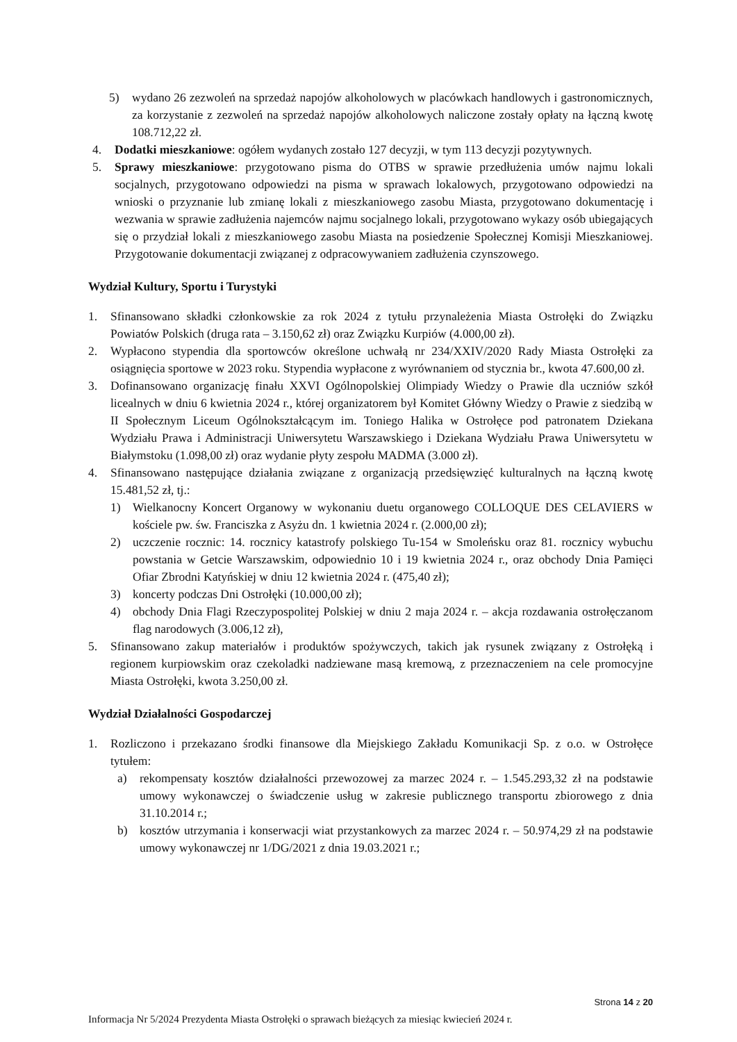5) wydano 26 zezwoleń na sprzedaż napojów alkoholowych w placówkach handlowych i gastronomicznych, za korzystanie z zezwoleń na sprzedaż napojów alkoholowych naliczone zostały opłaty na łączną kwotę 108.712,22 zł.
4. Dodatki mieszkaniowe: ogółem wydanych zostało 127 decyzji, w tym 113 decyzji pozytywnych.
5. Sprawy mieszkaniowe: przygotowano pisma do OTBS w sprawie przedłużenia umów najmu lokali socjalnych, przygotowano odpowiedzi na pisma w sprawach lokalowych, przygotowano odpowiedzi na wnioski o przyznanie lub zmianę lokali z mieszkaniowego zasobu Miasta, przygotowano dokumentację i wezwania w sprawie zadłużenia najemców najmu socjalnego lokali, przygotowano wykazy osób ubiegających się o przydział lokali z mieszkaniowego zasobu Miasta na posiedzenie Społecznej Komisji Mieszkaniowej. Przygotowanie dokumentacji związanej z odpracowywaniem zadłużenia czynszowego.
Wydział Kultury, Sportu i Turystyki
1. Sfinansowano składki członkowskie za rok 2024 z tytułu przynależenia Miasta Ostrołęki do Związku Powiatów Polskich (druga rata – 3.150,62 zł) oraz Związku Kurpiów (4.000,00 zł).
2. Wypłacono stypendia dla sportowców określone uchwałą nr 234/XXIV/2020 Rady Miasta Ostrołęki za osiągnięcia sportowe w 2023 roku. Stypendia wypłacone z wyrównaniem od stycznia br., kwota 47.600,00 zł.
3. Dofinansowano organizację finału XXVI Ogólnopolskiej Olimpiady Wiedzy o Prawie dla uczniów szkół licealnych w dniu 6 kwietnia 2024 r., której organizatorem był Komitet Główny Wiedzy o Prawie z siedzibą w II Społecznym Liceum Ogólnokształcącym im. Toniego Halika w Ostrołęce pod patronatem Dziekana Wydziału Prawa i Administracji Uniwersytetu Warszawskiego i Dziekana Wydziału Prawa Uniwersytetu w Białymstoku (1.098,00 zł) oraz wydanie płyty zespołu MADMA (3.000 zł).
4. Sfinansowano następujące działania związane z organizacją przedsięwzięć kulturalnych na łączną kwotę 15.481,52 zł, tj.:
1) Wielkanocny Koncert Organowy w wykonaniu duetu organowego COLLOQUE DES CELAVIERS w kościele pw. św. Franciszka z Asyżu dn. 1 kwietnia 2024 r. (2.000,00 zł);
2) uczczenie rocznic: 14. rocznicy katastrofy polskiego Tu-154 w Smoleńsku oraz 81. rocznicy wybuchu powstania w Getcie Warszawskim, odpowiednio 10 i 19 kwietnia 2024 r., oraz obchody Dnia Pamięci Ofiar Zbrodni Katyńskiej w dniu 12 kwietnia 2024 r. (475,40 zł);
3) koncerty podczas Dni Ostrołęki (10.000,00 zł);
4) obchody Dnia Flagi Rzeczypospolitej Polskiej w dniu 2 maja 2024 r. – akcja rozdawania ostrołęczanom flag narodowych (3.006,12 zł),
5. Sfinansowano zakup materiałów i produktów spożywczych, takich jak rysunek związany z Ostrołęką i regionem kurpiowskim oraz czekoladki nadziewane masą kremową, z przeznaczeniem na cele promocyjne Miasta Ostrołęki, kwota 3.250,00 zł.
Wydział Działalności Gospodarczej
1. Rozliczono i przekazano środki finansowe dla Miejskiego Zakładu Komunikacji Sp. z o.o. w Ostrołęce tytułem:
a) rekompensaty kosztów działalności przewozowej za marzec 2024 r. – 1.545.293,32 zł na podstawie umowy wykonawczej o świadczenie usług w zakresie publicznego transportu zbiorowego z dnia 31.10.2014 r.;
b) kosztów utrzymania i konserwacji wiat przystankowych za marzec 2024 r. – 50.974,29 zł na podstawie umowy wykonawczej nr 1/DG/2021 z dnia 19.03.2021 r.;
Strona 14 z 20
Informacja Nr 5/2024 Prezydenta Miasta Ostrołęki o sprawach bieżących za miesiąc kwiecień 2024 r.